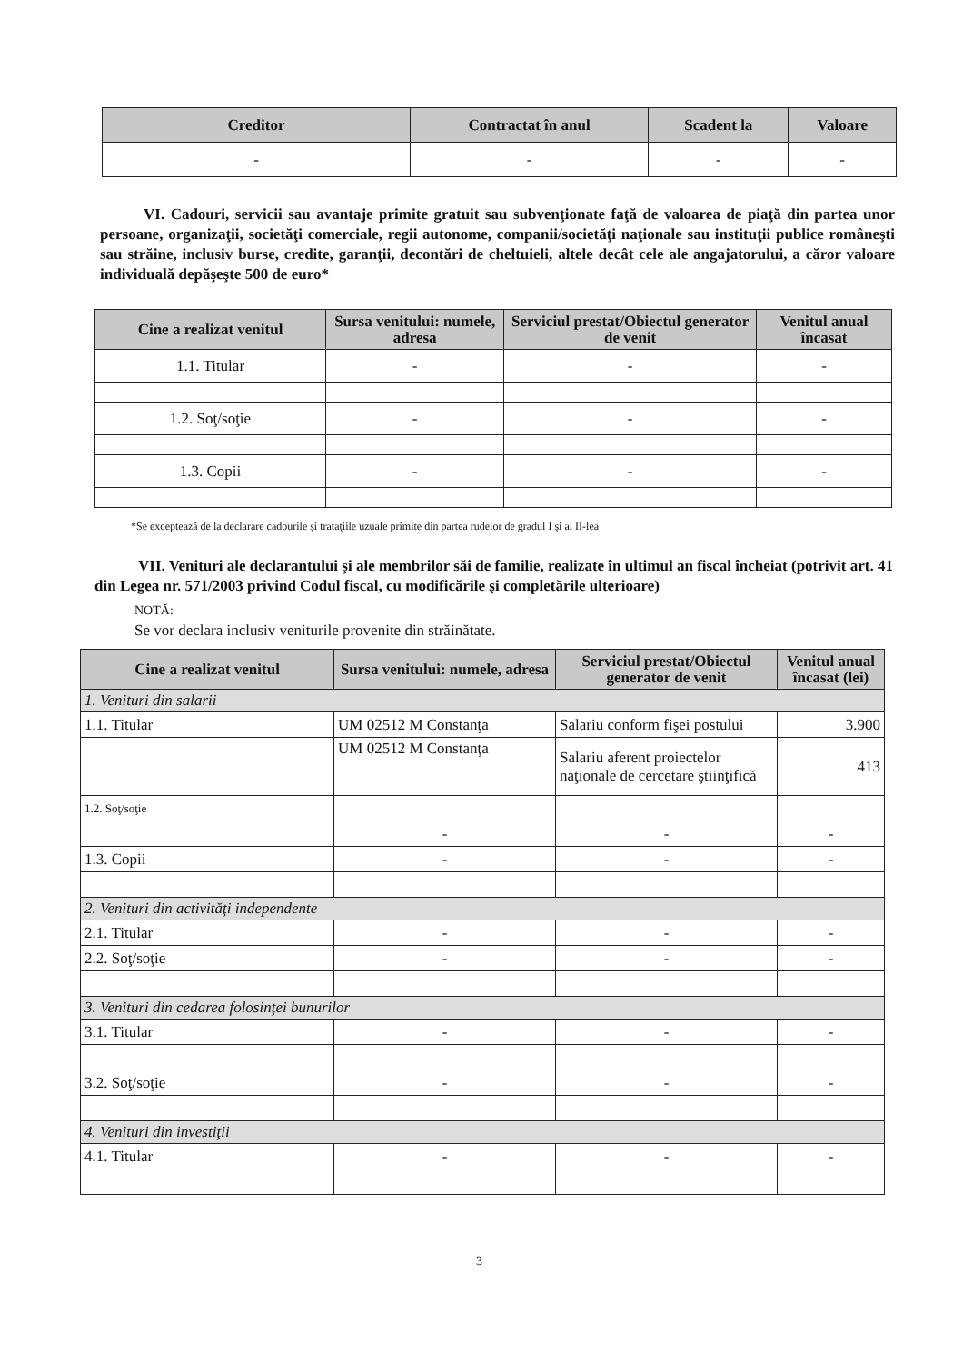| Creditor | Contractat în anul | Scadent la | Valoare |
| --- | --- | --- | --- |
| - | - | - | - |
VI. Cadouri, servicii sau avantaje primite gratuit sau subvenţionate faţă de valoarea de piaţă din partea unor persoane, organizaţii, societăţi comerciale, regii autonome, companii/societăţi naţionale sau instituţii publice româneşti sau străine, inclusiv burse, credite, garanţii, decontări de cheltuieli, altele decât cele ale angajatorului, a căror valoare individuală depăşeşte 500 de euro*
| Cine a realizat venitul | Sursa venitului: numele, adresa | Serviciul prestat/Obiectul generator de venit | Venitul anual încasat |
| --- | --- | --- | --- |
| 1.1. Titular | - | - | - |
| 1.2. Soţ/soţie | - | - | - |
| 1.3. Copii | - | - | - |
*Se exceptează de la declarare cadourile şi trataţiile uzuale primite din partea rudelor de gradul I şi al II-lea
VII. Venituri ale declarantului şi ale membrilor săi de familie, realizate în ultimul an fiscal încheiat (potrivit art. 41 din Legea nr. 571/2003 privind Codul fiscal, cu modificările şi completările ulterioare)
NOTĂ:
Se vor declara inclusiv veniturile provenite din străinătate.
| Cine a realizat venitul | Sursa venitului: numele, adresa | Serviciul prestat/Obiectul generator de venit | Venitul anual încasat (lei) |
| --- | --- | --- | --- |
| 1. Venituri din salarii | | | |
| 1.1. Titular | UM 02512 M Constanţa | Salariu conform fişei postului | 3.900 |
| | UM 02512 M Constanţa | Salariu aferent proiectelor naţionale de cercetare ştiinţifică | 413 |
| 1.2. Soţ/soţie | | | |
| | - | - | - |
| 1.3. Copii | - | - | - |
| 2. Venituri din activităţi independente | | | |
| 2.1. Titular | - | - | - |
| 2.2. Soţ/soţie | - | - | - |
| 3. Venituri din cedarea folosinţei bunurilor | | | |
| 3.1. Titular | - | - | - |
| 3.2. Soţ/soţie | - | - | - |
| 4. Venituri din investiţii | | | |
| 4.1. Titular | - | - | - |
3